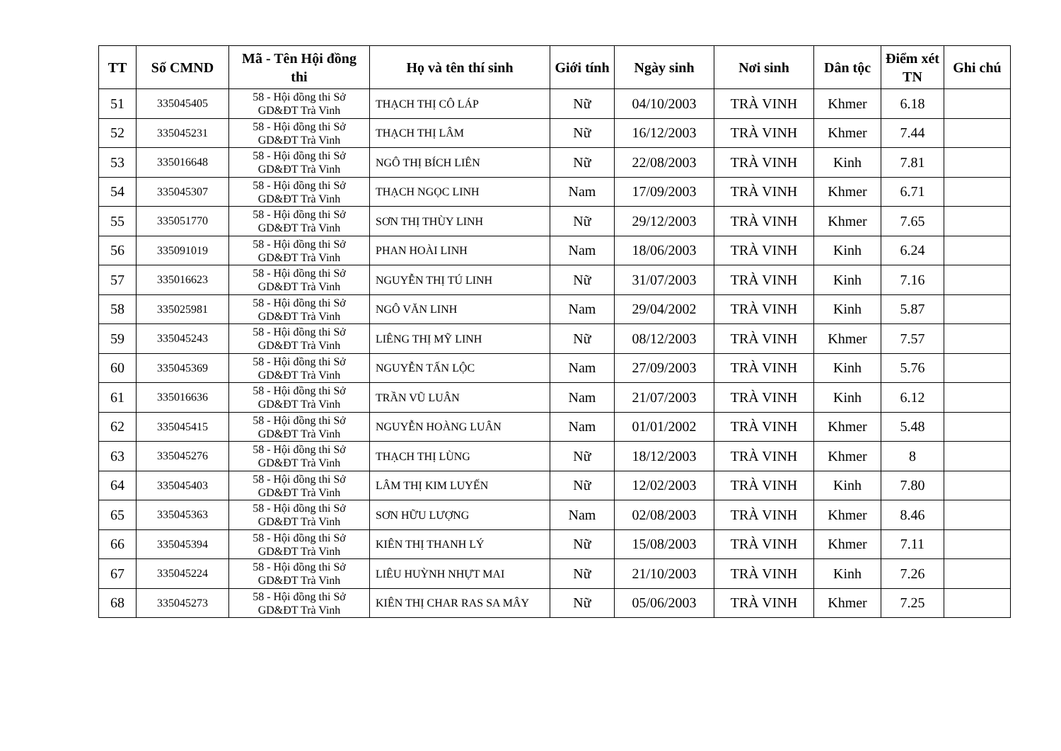| TT | Số CMND | Mã - Tên Hội đồng thi | Họ và tên thí sinh | Giới tính | Ngày sinh | Nơi sinh | Dân tộc | Điểm xét TN | Ghi chú |
| --- | --- | --- | --- | --- | --- | --- | --- | --- | --- |
| 51 | 335045405 | 58 - Hội đồng thi Sở GD&ĐT Trà Vinh | THẠCH THỊ CÔ LÁP | Nữ | 04/10/2003 | TRÀ VINH | Khmer | 6.18 | |
| 52 | 335045231 | 58 - Hội đồng thi Sở GD&ĐT Trà Vinh | THẠCH THỊ LÂM | Nữ | 16/12/2003 | TRÀ VINH | Khmer | 7.44 | |
| 53 | 335016648 | 58 - Hội đồng thi Sở GD&ĐT Trà Vinh | NGÔ THỊ BÍCH LIÊN | Nữ | 22/08/2003 | TRÀ VINH | Kinh | 7.81 | |
| 54 | 335045307 | 58 - Hội đồng thi Sở GD&ĐT Trà Vinh | THẠCH NGỌC LINH | Nam | 17/09/2003 | TRÀ VINH | Khmer | 6.71 | |
| 55 | 335051770 | 58 - Hội đồng thi Sở GD&ĐT Trà Vinh | SƠN THỊ THÙY LINH | Nữ | 29/12/2003 | TRÀ VINH | Khmer | 7.65 | |
| 56 | 335091019 | 58 - Hội đồng thi Sở GD&ĐT Trà Vinh | PHAN HOÀI LINH | Nam | 18/06/2003 | TRÀ VINH | Kinh | 6.24 | |
| 57 | 335016623 | 58 - Hội đồng thi Sở GD&ĐT Trà Vinh | NGUYỄN THỊ TÚ LINH | Nữ | 31/07/2003 | TRÀ VINH | Kinh | 7.16 | |
| 58 | 335025981 | 58 - Hội đồng thi Sở GD&ĐT Trà Vinh | NGÔ VĂN LINH | Nam | 29/04/2002 | TRÀ VINH | Kinh | 5.87 | |
| 59 | 335045243 | 58 - Hội đồng thi Sở GD&ĐT Trà Vinh | LIÊNG THỊ MỸ LINH | Nữ | 08/12/2003 | TRÀ VINH | Khmer | 7.57 | |
| 60 | 335045369 | 58 - Hội đồng thi Sở GD&ĐT Trà Vinh | NGUYỄN TẤN LỘC | Nam | 27/09/2003 | TRÀ VINH | Kinh | 5.76 | |
| 61 | 335016636 | 58 - Hội đồng thi Sở GD&ĐT Trà Vinh | TRẦN VŨ LUÂN | Nam | 21/07/2003 | TRÀ VINH | Kinh | 6.12 | |
| 62 | 335045415 | 58 - Hội đồng thi Sở GD&ĐT Trà Vinh | NGUYỄN HOÀNG LUÂN | Nam | 01/01/2002 | TRÀ VINH | Khmer | 5.48 | |
| 63 | 335045276 | 58 - Hội đồng thi Sở GD&ĐT Trà Vinh | THẠCH THỊ LÙNG | Nữ | 18/12/2003 | TRÀ VINH | Khmer | 8 | |
| 64 | 335045403 | 58 - Hội đồng thi Sở GD&ĐT Trà Vinh | LÂM THỊ KIM LUYẾN | Nữ | 12/02/2003 | TRÀ VINH | Kinh | 7.80 | |
| 65 | 335045363 | 58 - Hội đồng thi Sở GD&ĐT Trà Vinh | SƠN HỮU LƯỢNG | Nam | 02/08/2003 | TRÀ VINH | Khmer | 8.46 | |
| 66 | 335045394 | 58 - Hội đồng thi Sở GD&ĐT Trà Vinh | KIÊN THỊ THANH LÝ | Nữ | 15/08/2003 | TRÀ VINH | Khmer | 7.11 | |
| 67 | 335045224 | 58 - Hội đồng thi Sở GD&ĐT Trà Vinh | LIÊU HUỲNH NHỰT MAI | Nữ | 21/10/2003 | TRÀ VINH | Kinh | 7.26 | |
| 68 | 335045273 | 58 - Hội đồng thi Sở GD&ĐT Trà Vinh | KIÊN THỊ CHAR RAS SA MÂY | Nữ | 05/06/2003 | TRÀ VINH | Khmer | 7.25 | |